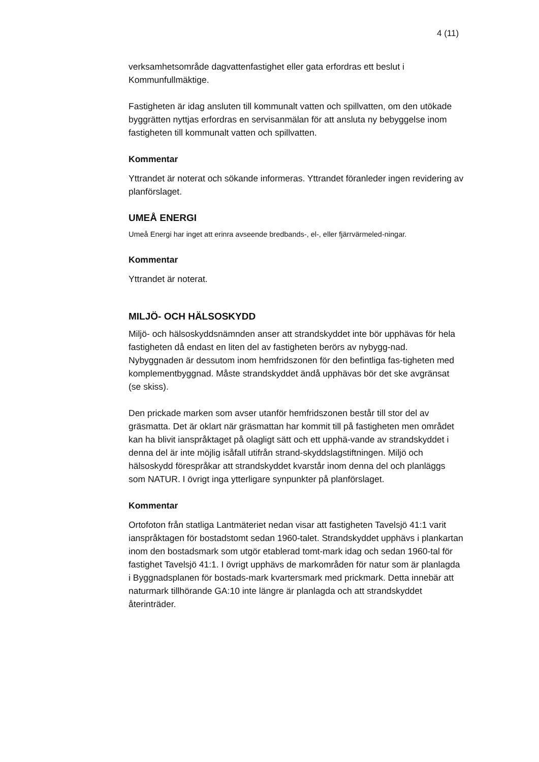4 (11)
verksamhetsområde dagvattenfastighet eller gata erfordras ett beslut i Kommunfullmäktige.
Fastigheten är idag ansluten till kommunalt vatten och spillvatten, om den utökade byggrätten nyttjas erfordras en servisanmälan för att ansluta ny bebyggelse inom fastigheten till kommunalt vatten och spillvatten.
Kommentar
Yttrandet är noterat och sökande informeras. Yttrandet föranleder ingen revidering av planförslaget.
UMEÅ ENERGI
Umeå Energi har inget att erinra avseende bredbands-, el-, eller fjärrvärmeled-ningar.
Kommentar
Yttrandet är noterat.
MILJÖ- OCH HÄLSOSKYDD
Miljö- och hälsoskyddsnämnden anser att strandskyddet inte bör upphävas för hela fastigheten då endast en liten del av fastigheten berörs av nybygg-nad. Nybyggnaden är dessutom inom hemfridszonen för den befintliga fas-tigheten med komplementbyggnad. Måste strandskyddet ändå upphävas bör det ske avgränsat (se skiss).
Den prickade marken som avser utanför hemfridszonen består till stor del av gräsmatta. Det är oklart när gräsmattan har kommit till på fastigheten men området kan ha blivit ianspråktaget på olagligt sätt och ett upphä-vande av strandskyddet i denna del är inte möjlig isåfall utifrån strand-skyddslagstiftningen. Miljö och hälsoskydd förespråkar att strandskyddet kvarstår inom denna del och planläggs som NATUR. I övrigt inga ytterligare synpunkter på planförslaget.
Kommentar
Ortofoton från statliga Lantmäteriet nedan visar att fastigheten Tavelsjö 41:1 varit ianspråktagen för bostadstomt sedan 1960-talet. Strandskyddet upphävs i plankartan inom den bostadsmark som utgör etablerad tomt-mark idag och sedan 1960-tal för fastighet Tavelsjö 41:1. I övrigt upphävs de markområden för natur som är planlagda i Byggnadsplanen för bostads-mark kvartersmark med prickmark. Detta innebär att naturmark tillhörande GA:10 inte längre är planlagda och att strandskyddet återinträder.